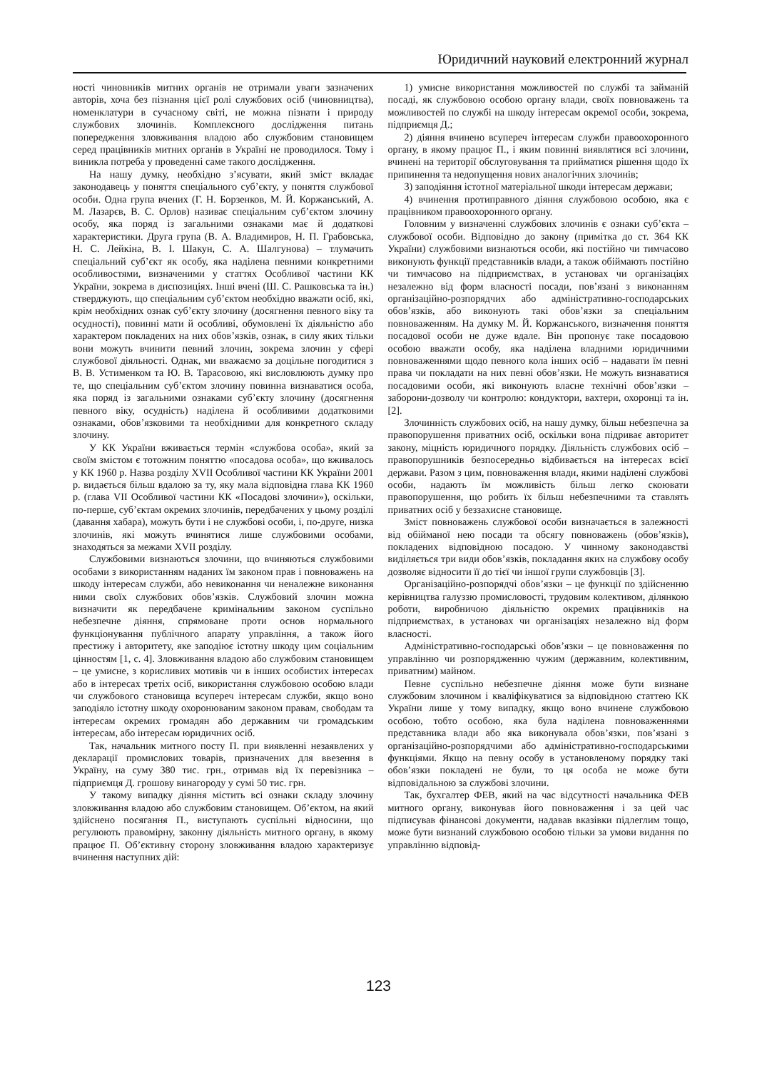Юридичний науковий електронний журнал
ності чиновників митних органів не отримали уваги зазначених авторів, хоча без пізнання цієї ролі службових осіб (чиновництва), номенклатури в сучасному світі, не можна пізнати і природу службових злочинів. Комплексного дослідження питань попередження зловживання владою або службовим становищем серед працівників митних органів в Україні не проводилося. Тому і виникла потреба у проведенні саме такого дослідження.
На нашу думку, необхідно з’ясувати, який зміст вкладає законодавець у поняття спеціального суб’єкту, у поняття службової особи. Одна група вчених (Г. Н. Борзенков, М. Й. Коржанський, А. М. Лазарєв, В. С. Орлов) називає спеціальним суб’єктом злочину особу, яка поряд із загальними ознаками має й додаткові характеристики. Друга група (В. А. Владимиров, Н. П. Грабовська, Н. С. Лейкіна, В. І. Шакун, С. А. Шалгунова) – тлумачить спеціальний суб’єкт як особу, яка наділена певними конкретними особливостями, визначеними у статтях Особливої частини КК України, зокрема в диспозиціях. Інші вчені (Ш. С. Рашковська та ін.) стверджують, що спеціальним суб’єктом необхідно вважати осіб, які, крім необхідних ознак суб’єкту злочину (досягнення певного віку та осудності), повинні мати й особливі, обумовлені їх діяльністю або характером покладених на них обов’язків, ознак, в силу яких тільки вони можуть вчинити певний злочин, зокрема злочин у сфері службової діяльності. Однак, ми вважаємо за доцільне погодитися з В. В. Устименком та Ю. В. Тарасовою, які висловлюють думку про те, що спеціальним суб’єктом злочину повинна визнаватися особа, яка поряд із загальними ознаками суб’єкту злочину (досягнення певного віку, осудність) наділена й особливими додатковими ознаками, обов’язковими та необхідними для конкретного складу злочину.
У КК України вживається термін «службова особа», який за своїм змістом є тотожним поняттю «посадова особа», що вживалось у КК 1960 р. Назва розділу XVII Особливої частини КК України 2001 р. видається більш вдалою за ту, яку мала відповідна глава КК 1960 р. (глава VII Особливої частини КК «Посадові злочини»), оскільки, по-перше, суб’єктам окремих злочинів, передбачених у цьому розділі (давання хабара), можуть бути і не службові особи, і, по-друге, низка злочинів, які можуть вчинятися лише службовими особами, знаходяться за межами XVII розділу.
Службовими визнаються злочини, що вчиняються службовими особами з використанням наданих їм законом прав і повноважень на шкоду інтересам служби, або невиконання чи неналежне виконання ними своїх службових обов’язків. Службовий злочин можна визначити як передбачене кримінальним законом суспільно небезпечне діяння, спрямоване проти основ нормального функціонування публічного апарату управління, а також його престижу і авторитету, яке заподіює істотну шкоду цим соціальним цінностям [1, с. 4]. Зловживання владою або службовим становищем – це умисне, з корисливих мотивів чи в інших особистих інтересах або в інтересах третіх осіб, використання службовою особою влади чи службового становища всупереч інтересам служби, якщо воно заподіяло істотну шкоду охоронюваним законом правам, свободам та інтересам окремих громадян або державним чи громадським інтересам, або інтересам юридичних осіб.
Так, начальник митного посту П. при виявленні незаявлених у декларації промислових товарів, призначених для ввезення в Україну, на суму 380 тис. грн., отримав від їх перевізника – підприємця Д. грошову винагороду у сумі 50 тис. грн.
У такому випадку діяння містить всі ознаки складу злочину зловживання владою або службовим становищем. Об’єктом, на який здійснено посягання П., виступають суспільні відносини, що регулюють правомірну, законну діяльність митного органу, в якому працює П. Об’єктивну сторону зловживання владою характеризує вчинення наступних дій:
1) умисне використання можливостей по службі та займаній посаді, як службовою особою органу влади, своїх повноважень та можливостей по службі на шкоду інтересам окремої особи, зокрема, підприємця Д.;
2) діяння вчинено всупереч інтересам служби правоохоронного органу, в якому працює П., і яким повинні виявлятися всі злочини, вчинені на території обслуговування та прийматися рішення щодо їх припинення та недопущення нових аналогічних злочинів;
3) заподіяння істотної матеріальної шкоди інтересам держави;
4) вчинення протиправного діяння службовою особою, яка є працівником правоохоронного органу.
Головним у визначенні службових злочинів є ознаки суб’єкта – службової особи. Відповідно до закону (примітка до ст. 364 КК України) службовими визнаються особи, які постійно чи тимчасово виконують функції представників влади, а також обіймають постійно чи тимчасово на підприємствах, в установах чи організаціях незалежно від форм власності посади, пов’язані з виконанням організаційно-розпорядчих або адміністративно-господарських обов’язків, або виконують такі обов’язки за спеціальним повноваженням. На думку М. Й. Коржанського, визначення поняття посадової особи не дуже вдале. Він пропонує таке посадовою особою вважати особу, яка наділена владними юридичними повноваженнями щодо певного кола інших осіб – надавати їм певні права чи покладати на них певні обов’язки. Не можуть визнаватися посадовими особи, які виконують власне технічні обов’язки – заборони-дозволу чи контролю: кондуктори, вахтери, охоронці та ін. [2].
Злочинність службових осіб, на нашу думку, більш небезпечна за правопорушення приватних осіб, оскільки вона підриває авторитет закону, міцність юридичного порядку. Діяльність службових осіб – правопорушників безпосередньо відбивається на інтересах всієї держави. Разом з цим, повноваження влади, якими наділені службові особи, надають їм можливість більш легко скоювати правопорушення, що робить їх більш небезпечними та ставлять приватних осіб у беззахисне становище.
Зміст повноважень службової особи визначається в залежності від обійманої нею посади та обсягу повноважень (обов’язків), покладених відповідною посадою. У чинному законодавстві виділяється три види обов’язків, покладання яких на службову особу дозволяє відносити її до тієї чи іншої групи службовців [3].
Організаційно-розпорядчі обов’язки – це функції по здійсненню керівництва галуззю промисловості, трудовим колективом, ділянкою роботи, виробничою діяльністю окремих працівників на підприємствах, в установах чи організаціях незалежно від форм власності.
Адміністративно-господарські обов’язки – це повноваження по управлінню чи розпорядженню чужим (державним, колективним, приватним) майном.
Певне суспільно небезпечне діяння може бути визнане службовим злочином і кваліфікуватися за відповідною статтею КК України лише у тому випадку, якщо воно вчинене службовою особою, тобто особою, яка була наділена повноваженнями представника влади або яка виконувала обов’язки, пов’язані з організаційно-розпорядчими або адміністративно-господарськими функціями. Якщо на певну особу в установленому порядку такі обов’язки покладені не були, то ця особа не може бути відповідальною за службові злочини.
Так, бухгалтер ФЕВ, який на час відсутності начальника ФЕВ митного органу, виконував його повноваження і за цей час підписував фінансові документи, надавав вказівки підлеглим тощо, може бути визнаний службовою особою тільки за умови видання по управлінню відповід-
123